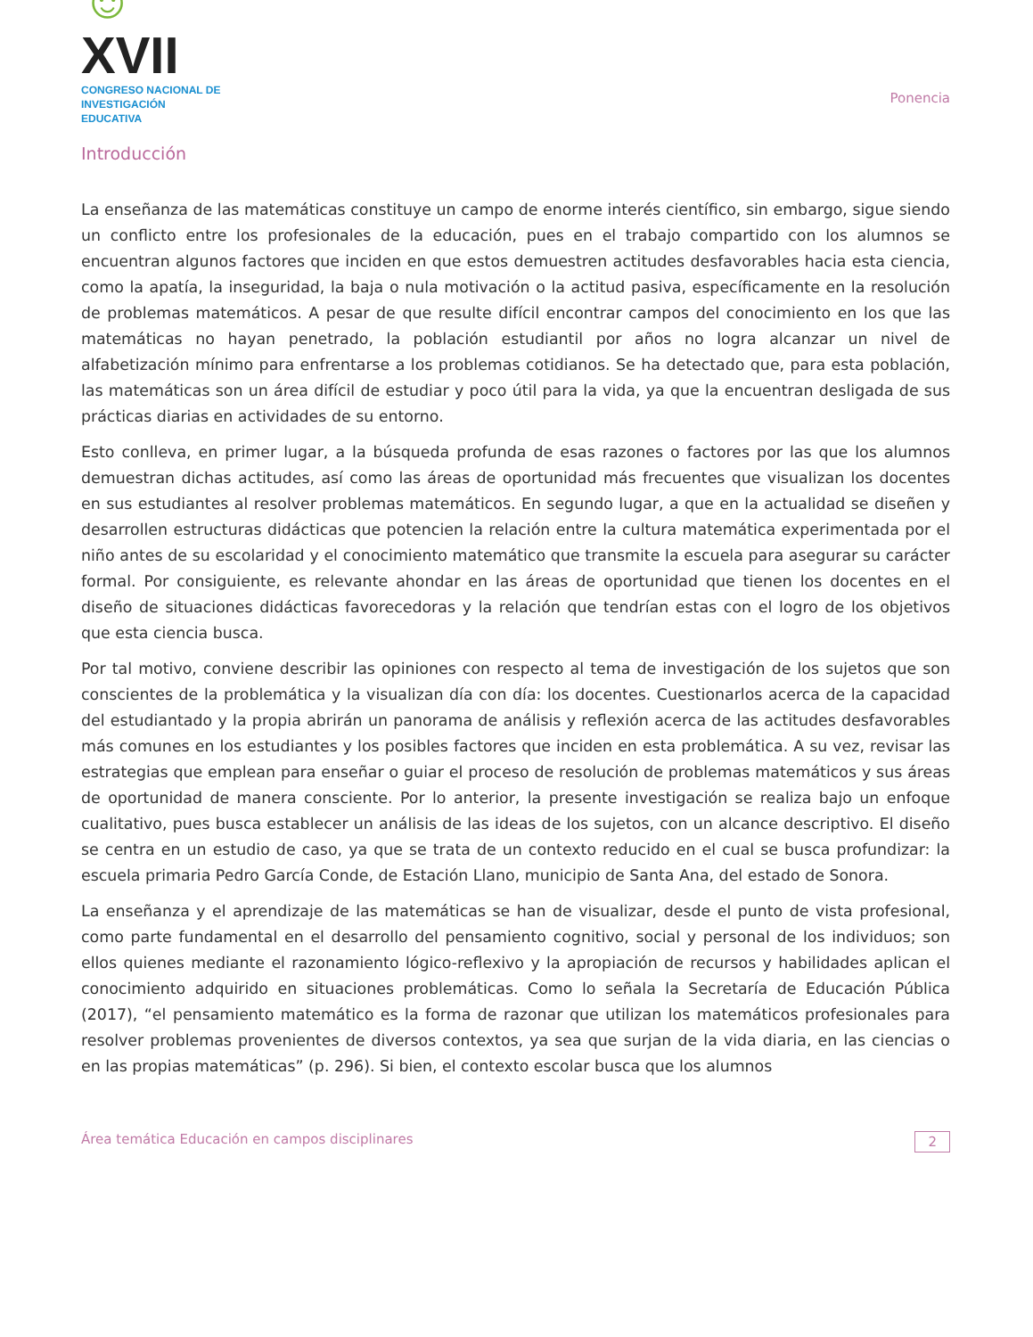☺XVII
CONGRESO NACIONAL DE
INVESTIGACIÓN EDUCATIVA
Ponencia
Introducción
La enseñanza de las matemáticas constituye un campo de enorme interés científico, sin embargo, sigue siendo un conflicto entre los profesionales de la educación, pues en el trabajo compartido con los alumnos se encuentran algunos factores que inciden en que estos demuestren actitudes desfavorables hacia esta ciencia, como la apatía, la inseguridad, la baja o nula motivación o la actitud pasiva, específicamente en la resolución de problemas matemáticos. A pesar de que resulte difícil encontrar campos del conocimiento en los que las matemáticas no hayan penetrado, la población estudiantil por años no logra alcanzar un nivel de alfabetización mínimo para enfrentarse a los problemas cotidianos. Se ha detectado que, para esta población, las matemáticas son un área difícil de estudiar y poco útil para la vida, ya que la encuentran desligada de sus prácticas diarias en actividades de su entorno.
Esto conlleva, en primer lugar, a la búsqueda profunda de esas razones o factores por las que los alumnos demuestran dichas actitudes, así como las áreas de oportunidad más frecuentes que visualizan los docentes en sus estudiantes al resolver problemas matemáticos. En segundo lugar, a que en la actualidad se diseñen y desarrollen estructuras didácticas que potencien la relación entre la cultura matemática experimentada por el niño antes de su escolaridad y el conocimiento matemático que transmite la escuela para asegurar su carácter formal. Por consiguiente, es relevante ahondar en las áreas de oportunidad que tienen los docentes en el diseño de situaciones didácticas favorecedoras y la relación que tendrían estas con el logro de los objetivos que esta ciencia busca.
Por tal motivo, conviene describir las opiniones con respecto al tema de investigación de los sujetos que son conscientes de la problemática y la visualizan día con día: los docentes. Cuestionarlos acerca de la capacidad del estudiantado y la propia abrirán un panorama de análisis y reflexión acerca de las actitudes desfavorables más comunes en los estudiantes y los posibles factores que inciden en esta problemática. A su vez, revisar las estrategias que emplean para enseñar o guiar el proceso de resolución de problemas matemáticos y sus áreas de oportunidad de manera consciente. Por lo anterior, la presente investigación se realiza bajo un enfoque cualitativo, pues busca establecer un análisis de las ideas de los sujetos, con un alcance descriptivo. El diseño se centra en un estudio de caso, ya que se trata de un contexto reducido en el cual se busca profundizar: la escuela primaria Pedro García Conde, de Estación Llano, municipio de Santa Ana, del estado de Sonora.
La enseñanza y el aprendizaje de las matemáticas se han de visualizar, desde el punto de vista profesional, como parte fundamental en el desarrollo del pensamiento cognitivo, social y personal de los individuos; son ellos quienes mediante el razonamiento lógico-reflexivo y la apropiación de recursos y habilidades aplican el conocimiento adquirido en situaciones problemáticas. Como lo señala la Secretaría de Educación Pública (2017), “el pensamiento matemático es la forma de razonar que utilizan los matemáticos profesionales para resolver problemas provenientes de diversos contextos, ya sea que surjan de la vida diaria, en las ciencias o en las propias matemáticas” (p. 296). Si bien, el contexto escolar busca que los alumnos
Área temática Educación en campos disciplinares
2